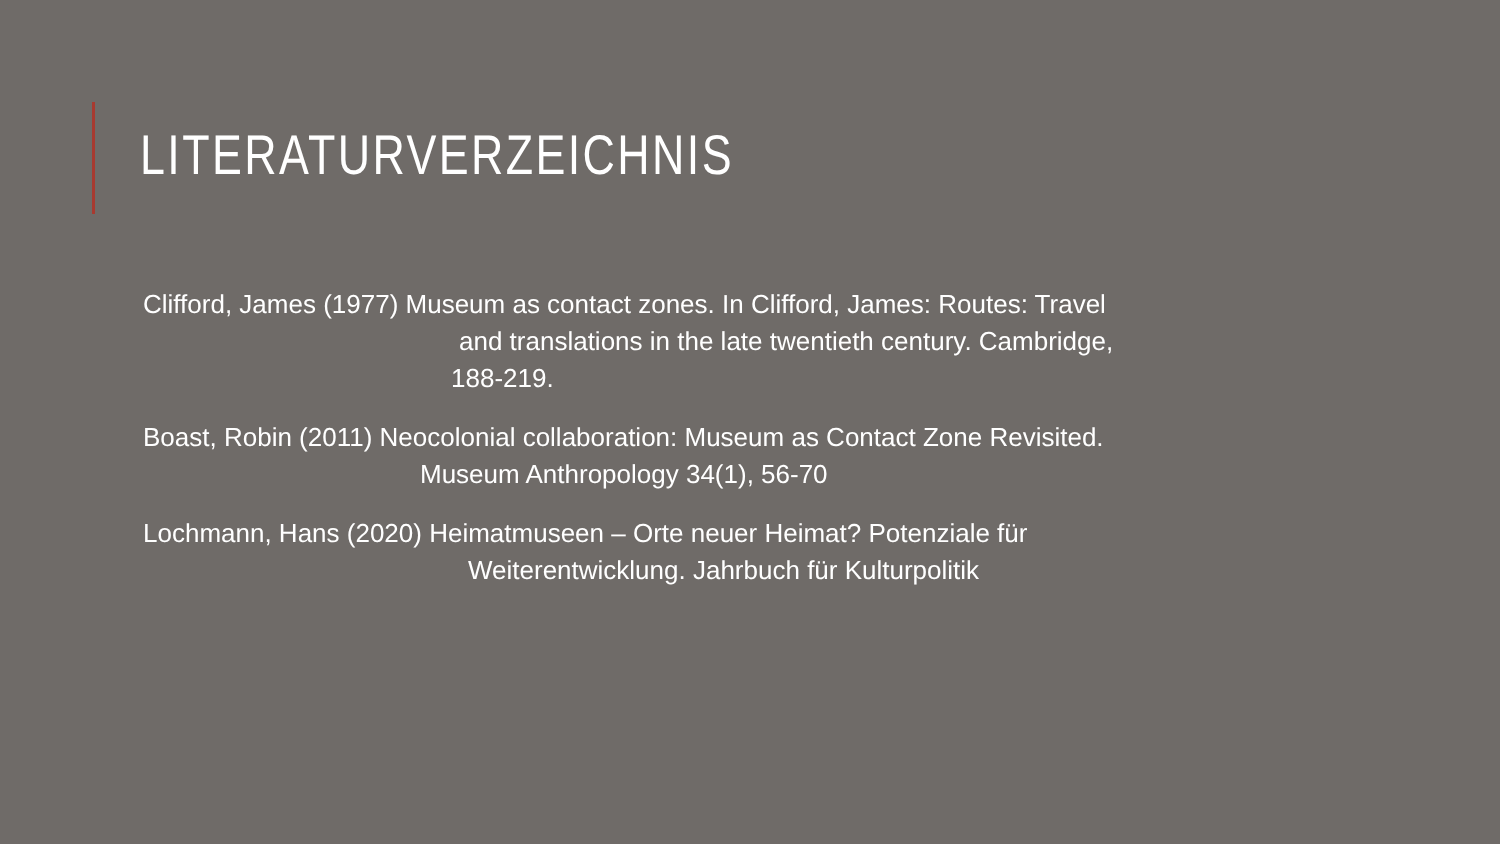LITERATURVERZEICHNIS
Clifford, James (1977) Museum as contact zones. In Clifford, James: Routes: Travel
and translations in the late twentieth century. Cambridge,
188-219.
Boast, Robin (2011) Neocolonial collaboration: Museum as Contact Zone Revisited.
Museum Anthropology 34(1), 56-70
Lochmann, Hans (2020) Heimatmuseen – Orte neuer Heimat? Potenziale für
Weiterentwicklung. Jahrbuch für Kulturpolitik